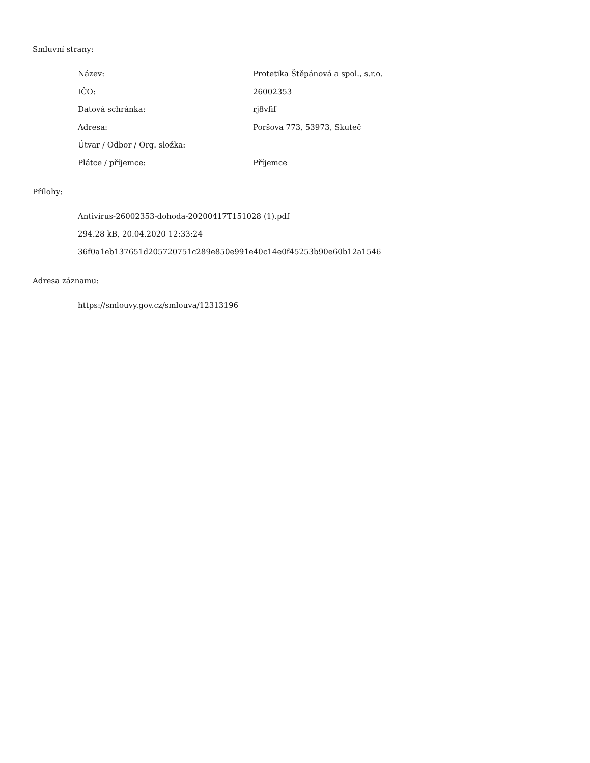Smluvní strany:
| Název: | Protetika Štěpánová a spol., s.r.o. |
| IČO: | 26002353 |
| Datová schránka: | rj8vfif |
| Adresa: | Poršova 773, 53973, Skuteč |
| Útvar / Odbor / Org. složka: | |
| Plátce / příjemce: | Příjemce |
Přílohy:
Antivirus-26002353-dohoda-20200417T151028 (1).pdf
294.28 kB, 20.04.2020 12:33:24
36f0a1eb137651d205720751c289e850e991e40c14e0f45253b90e60b12a1546
Adresa záznamu:
https://smlouvy.gov.cz/smlouva/12313196